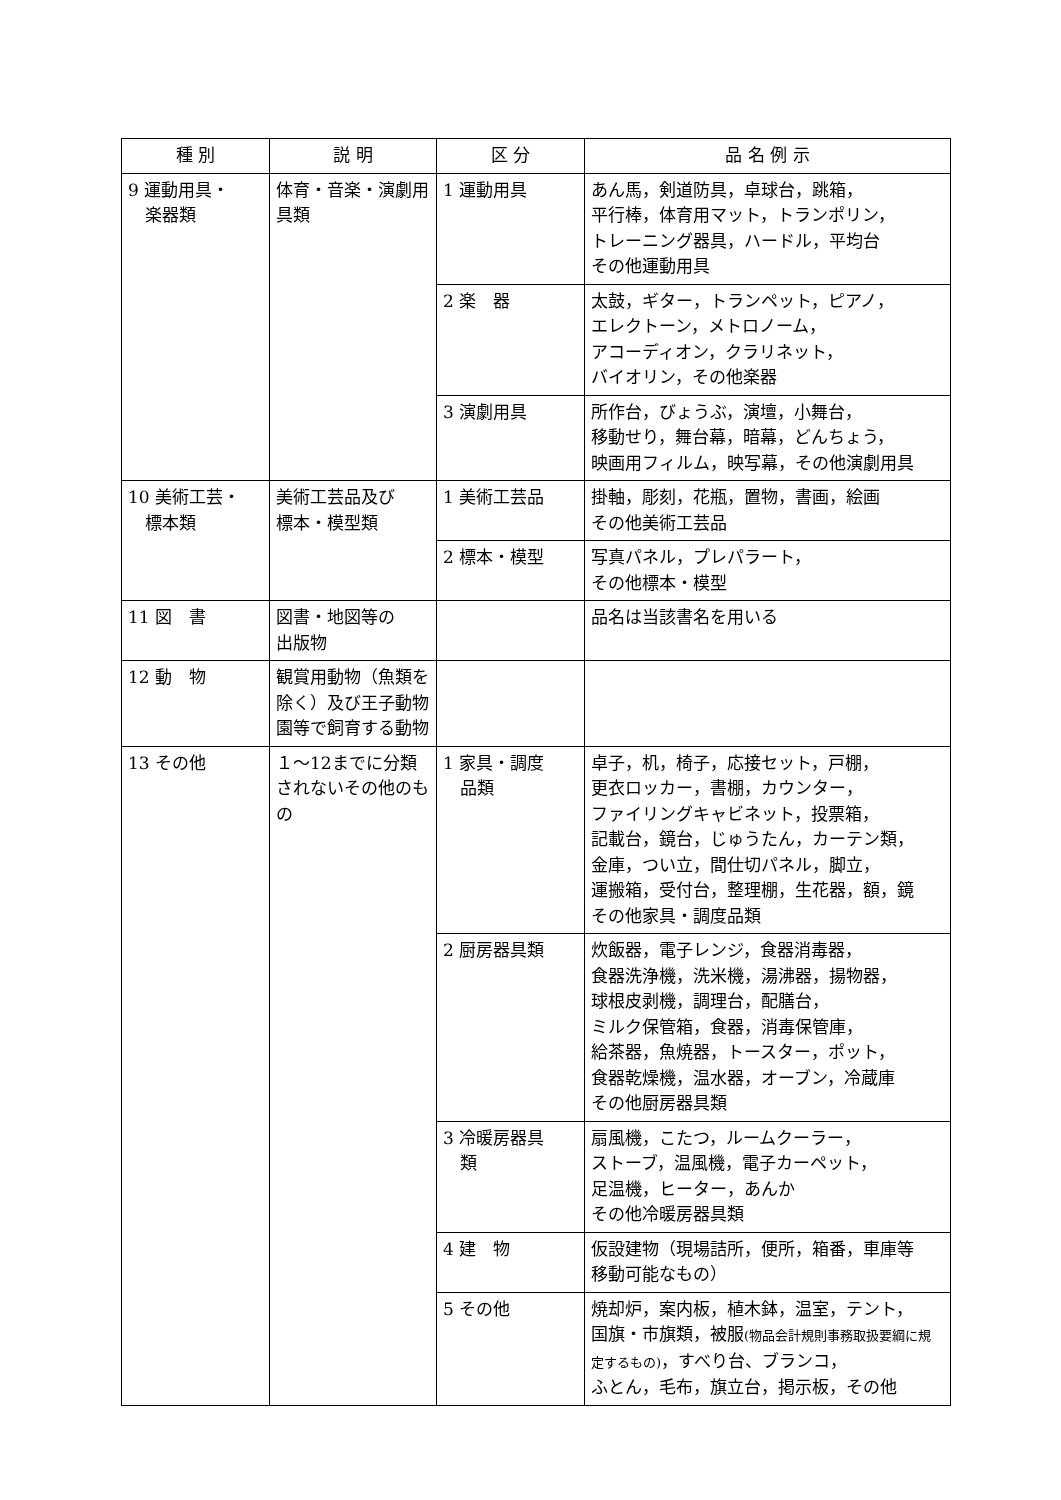| 種 別 | 説 明 | 区 分 | 品 名 例 示 |
| --- | --- | --- | --- |
| 9 運動用具・ 楽器類 | 体育・音楽・演劇用具類 | 1 運動用具 | あん馬，剣道防具，卓球台，跳箱， 平行棒，体育用マット，トランポリン， トレーニング器具，ハードル，平均台 その他運動用具 |
| | | 2 楽 器 | 太鼓，ギター，トランペット，ピアノ， エレクトーン，メトロノーム， アコーディオン，クラリネット， バイオリン，その他楽器 |
| | | 3 演劇用具 | 所作台，びょうぶ，演壇，小舞台， 移動せり，舞台幕，暗幕，どんちょう， 映画用フィルム，映写幕，その他演劇用具 |
| 10 美術工芸・ 標本類 | 美術工芸品及び 標本・模型類 | 1 美術工芸品 | 掛軸，彫刻，花瓶，置物，書画，絵画 その他美術工芸品 |
| | | 2 標本・模型 | 写真パネル，プレパラート， その他標本・模型 |
| 11 図 書 | 図書・地図等の 出版物 | | 品名は当該書名を用いる |
| 12 動 物 | 観賞用動物（魚類を除く）及び王子動物園等で飼育する動物 | | |
| 13 その他 | １～12までに分類されないその他のもの | 1 家具・調度 品類 | 卓子，机，椅子，応接セット，戸棚， 更衣ロッカー，書棚，カウンター， ファイリングキャビネット，投票箱， 記載台，鏡台，じゅうたん，カーテン類， 金庫，つい立，間仕切パネル，脚立， 運搬箱，受付台，整理棚，生花器，額，鏡 その他家具・調度品類 |
| | | 2 厨房器具類 | 炊飯器，電子レンジ，食器消毒器， 食器洗浄機，洗米機，湯沸器，揚物器， 球根皮剥機，調理台，配膳台， ミルク保管箱，食器，消毒保管庫， 給茶器，魚焼器，トースター，ポット， 食器乾燥機，温水器，オーブン，冷蔵庫 その他厨房器具類 |
| | | 3 冷暖房器具 類 | 扇風機，こたつ，ルームクーラー， ストーブ，温風機，電子カーペット， 足温機，ヒーター，あんか その他冷暖房器具類 |
| | | 4 建 物 | 仮設建物（現場詰所，便所，箱番，車庫等 移動可能なもの） |
| | | 5 その他 | 焼却炉，案内板，植木鉢，温室，テント， 国旗・市旗類，被服 (物品会計規則事務取扱要綱に規定するもの) ，すべり台、ブランコ， ふとん，毛布，旗立台，掲示板，その他 |